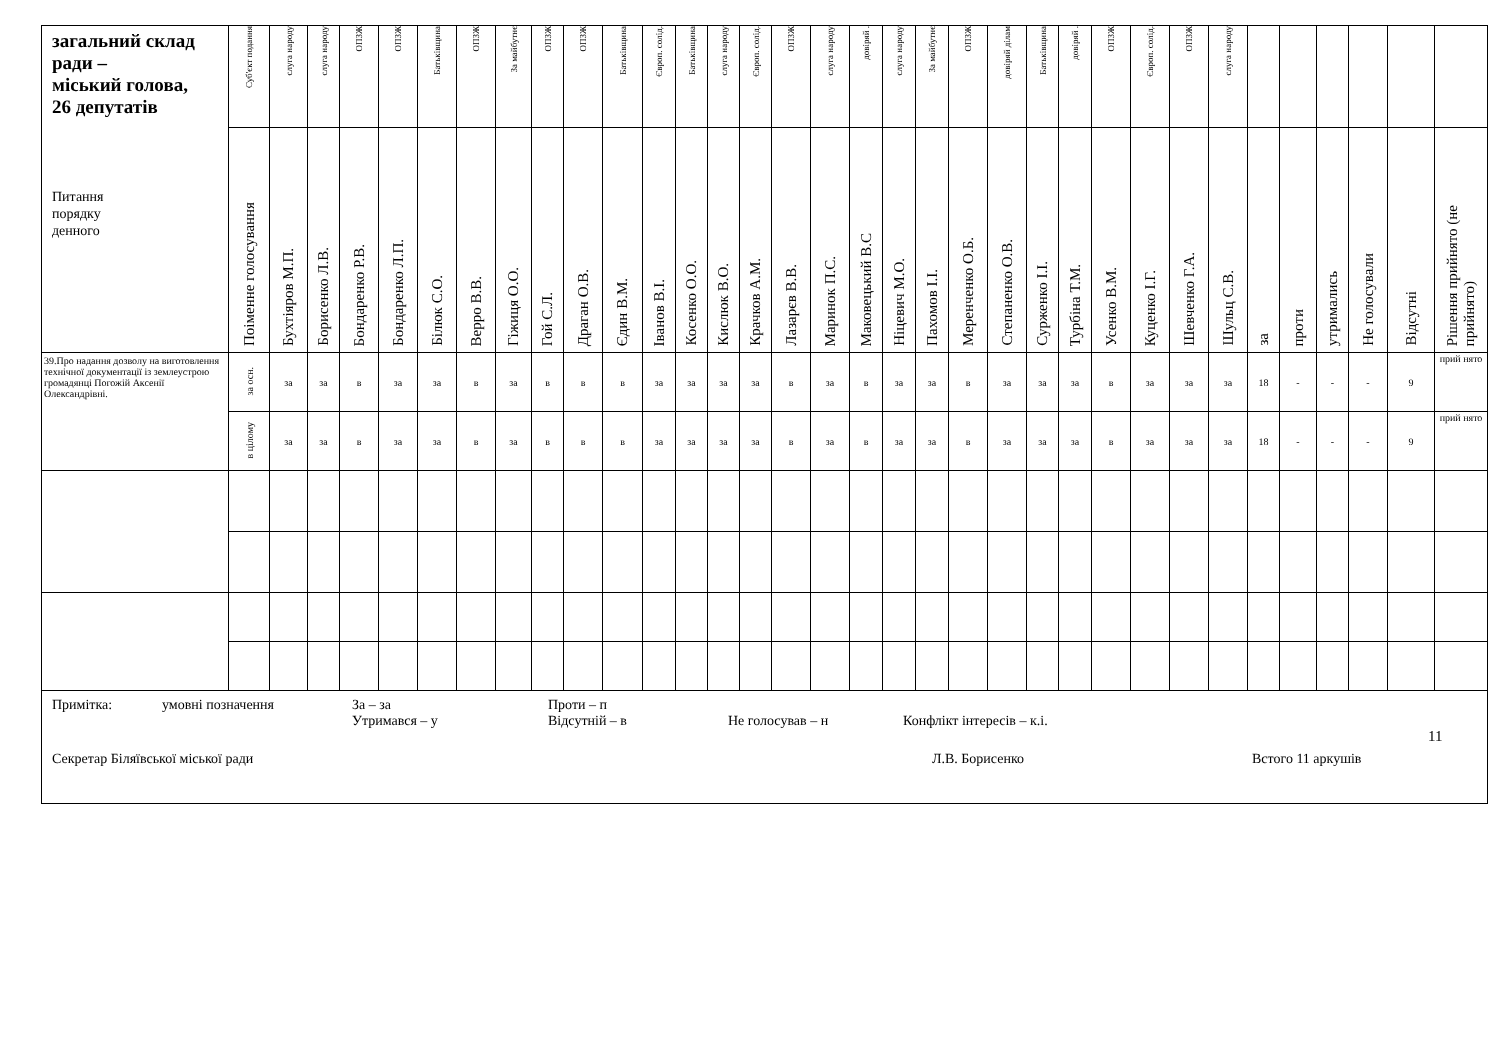| загальний склад ради – міський голова, 26 депутатів Питання порядку денного | Суб'єкт подання | слуга народу | слуга народу | ОПЗЖ | ОПЗЖ | Батьківщина | ОПЗЖ | За майбутнє | ОПЗЖ | ОПЗЖ | Батьківщина | Європ. солід. | Батьківщина | слуга народу | Європ. солід. | ОПЗЖ | слуга народу | довіряй . | слуга народу | За майбутнє | ОПЗЖ | довіряй ділам | Батьківщина | довіряй . | ОПЗЖ | Європ. солід. | ОПЗЖ | слуга народу | | | | | | |
| --- | --- | --- | --- | --- | --- | --- | --- | --- | --- | --- | --- | --- | --- | --- | --- | --- | --- | --- | --- | --- | --- | --- | --- | --- | --- | --- | --- | --- | --- | --- | --- | --- | --- | --- |
| | Поіменне голосування | Бухтіяров М.П. | Борисенко Л.В. | Бондаренко Р.В. | Бондаренко Л.П. | Білюк С.О. | Верро В.В. | Гіжиця О.О. | Гой С.Л. | Драган О.В. | Єдин В.М. | Іванов В.І. | Косенко О.О. | Кислюк В.О. | Крачков А.М. | Лазарєв В.В. | Маринок П.С. | Маковецький В.С | Ніцевич М.О. | Пахомов І.І. | Меренченко О.Б. | Степаненко О.В. | Сурженко І.І. | Турбіна Т.М. | Усенко В.М. | Куценко І.Г. | Шевченко Г.А. | Шульц С.В. | за | проти | утримались | Не голосували | Відсутні | Рішення прийнято (не прийнято) |
| 39.Про надання дозволу на виготовлення технічної документації із землеустрою громадянці Погожій Аксенії Олександрівні. | за осн. | за | за | в | за | за | в | за | в | в | в | за | за | за | за | в | за | в | за | за | в | за | за | за | в | за | за | за | 18 | - | - | - | 9 | прий нято |
| | в цілому | за | за | в | за | за | в | за | в | в | в | за | за | за | за | в | за | в | за | за | в | за | за | за | в | за | за | за | 18 | - | - | - | 9 | прий нято |
| Примітка: умовні позначення За – за Проти – п Утримався – у Відсутній – в Не голосував – н Конфлікт інтересів – к.і. Секретар Біляївської міської ради Л.В. Борисенко Встого 11 аркушів | | | | | | | | | | | | | | | | | | | | | | | | | | | | | | | | | | |
11